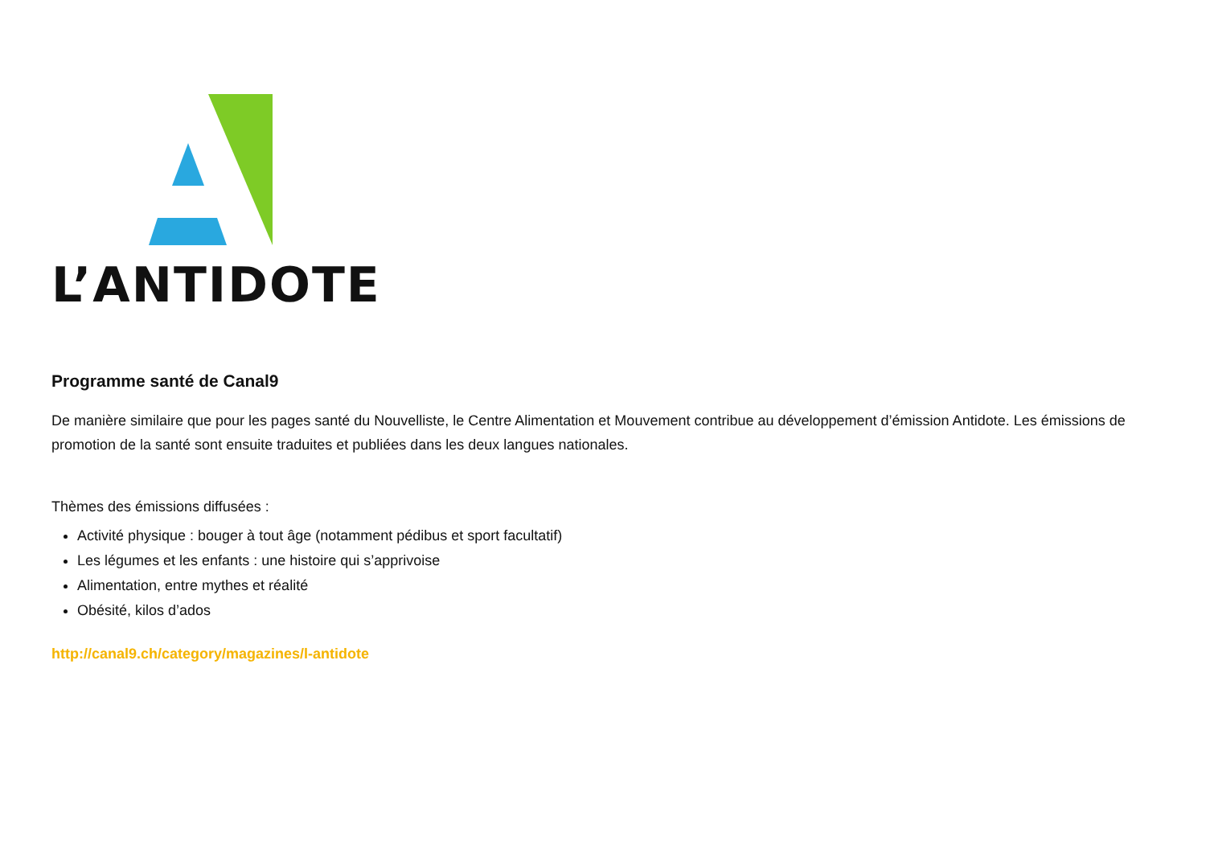L’ANTIDOTE
Programme santé de Canal9
De manière similaire que pour les pages santé du Nouvelliste, le Centre Alimentation et Mouvement contribue au développement d’émission Antidote. Les émissions de promotion de la santé sont ensuite traduites et publiées dans les deux langues nationales.
Thèmes des émissions diffusées :
Activité physique : bouger à tout âge (notamment pédibus et sport facultatif)
Les légumes et les enfants : une histoire qui s’apprivoise
Alimentation, entre mythes et réalité
Obésité, kilos d’ados
http://canal9.ch/category/magazines/l-antidote